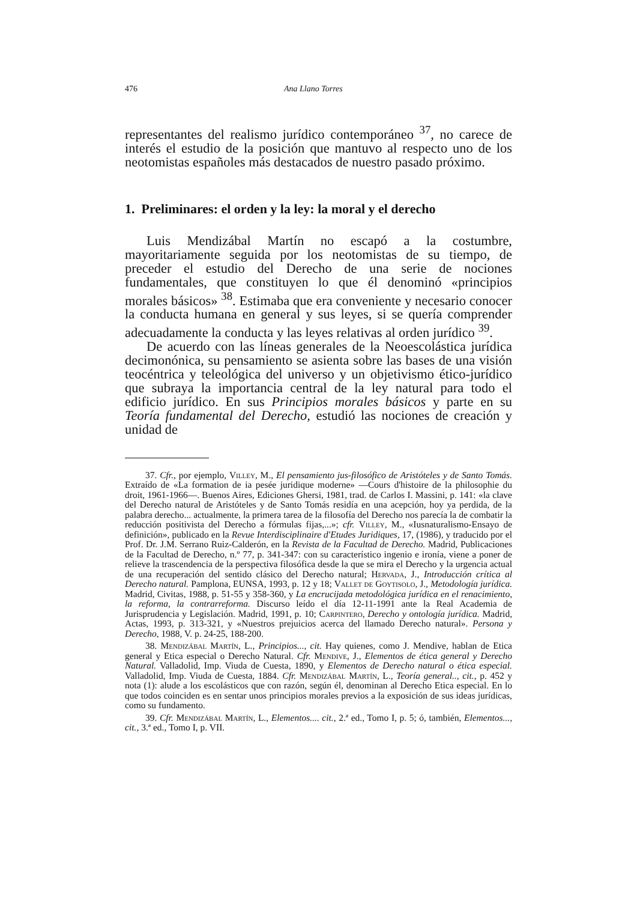476 Ana Llano Torres
representantes del realismo jurídico contemporáneo <sup>37</sup>, no carece de interés el estudio de la posición que mantuvo al respecto uno de los neotomistas españoles más destacados de nuestro pasado próximo.
1. Preliminares: el orden y la ley: la moral y el derecho
Luis Mendizábal Martín no escapó a la costumbre, mayoritariamente seguida por los neotomistas de su tiempo, de preceder el estudio del Derecho de una serie de nociones fundamentales, que constituyen lo que él denominó «principios morales básicos» <sup>38</sup>. Estimaba que era conveniente y necesario conocer la conducta humana en general y sus leyes, si se quería comprender adecuadamente la conducta y las leyes relativas al orden jurídico <sup>39</sup>.
De acuerdo con las líneas generales de la Neoescolástica jurídica decimonónica, su pensamiento se asienta sobre las bases de una visión teocéntrica y teleológica del universo y un objetivismo ético-jurídico que subraya la importancia central de la ley natural para todo el edificio jurídico. En sus Principios morales básicos y parte en su Teoría fundamental del Derecho, estudió las nociones de creación y unidad de
37. Cfr., por ejemplo, Villey, M., El pensamiento jus-filosófico de Aristóteles y de Santo Tomás. Extraído de «La formation de ia pesée juridique moderne» —Cours d'histoire de la philosophie du droit, 1961-1966—. Buenos Aires, Ediciones Ghersi, 1981, trad. de Carlos I. Massini, p. 141: «la clave del Derecho natural de Aristóteles y de Santo Tomás residía en una acepción, hoy ya perdida, de la palabra derecho... actualmente, la primera tarea de la filosofía del Derecho nos parecía la de combatir la reducción positivista del Derecho a fórmulas fijas,...»; cfr. Villey, M., «Iusnaturalismo-Ensayo de definición», publicado en la Revue Interdisciplinaire d'Etudes Juridiques, 17, (1986), y traducido por el Prof. Dr. J.M. Serrano Ruiz-Calderón, en la Revista de la Facultad de Derecho. Madrid, Publicaciones de la Facultad de Derecho, n.º 77, p. 341-347: con su característico ingenio e ironía, viene a poner de relieve la trascendencia de la perspectiva filosófica desde la que se mira el Derecho y la urgencia actual de una recuperación del sentido clásico del Derecho natural; Hervada, J., Introducción crítica al Derecho natural. Pamplona, EUNSA, 1993, p. 12 y 18; Vallet de Goytisolo, J., Metodología jurídica. Madrid, Civitas, 1988, p. 51-55 y 358-360, y La encrucijada metodológica jurídica en el renacimiento, la reforma, la contrarreforma. Discurso leído el día 12-11-1991 ante la Real Academia de Jurisprudencia y Legislación. Madrid, 1991, p. 10; Carpintero, Derecho y ontología jurídica. Madrid, Actas, 1993, p. 313-321, y «Nuestros prejuicios acerca del llamado Derecho natural». Persona y Derecho, 1988, V. p. 24-25, 188-200.
38. Mendizábal Martín, L., Principios..., cit. Hay quienes, como J. Mendive, hablan de Etica general y Etica especial o Derecho Natural. Cfr. Mendive, J., Elementos de ética general y Derecho Natural. Valladolid, Imp. Viuda de Cuesta, 1890, y Elementos de Derecho natural o ética especial. Valladolid, Imp. Viuda de Cuesta, 1884. Cfr. Mendizábal Martín, L., Teoría general.., cit., p. 452 y nota (1): alude a los escolásticos que con razón, según él, denominan al Derecho Etica especial. En lo que todos coinciden es en sentar unos principios morales previos a la exposición de sus ideas jurídicas, como su fundamento.
39. Cfr. Mendizábal Martín, L., Elementos.... cit., 2.ª ed., Tomo I, p. 5; ó, también, Elementos..., cit., 3.ª ed., Tomo I, p. VII.